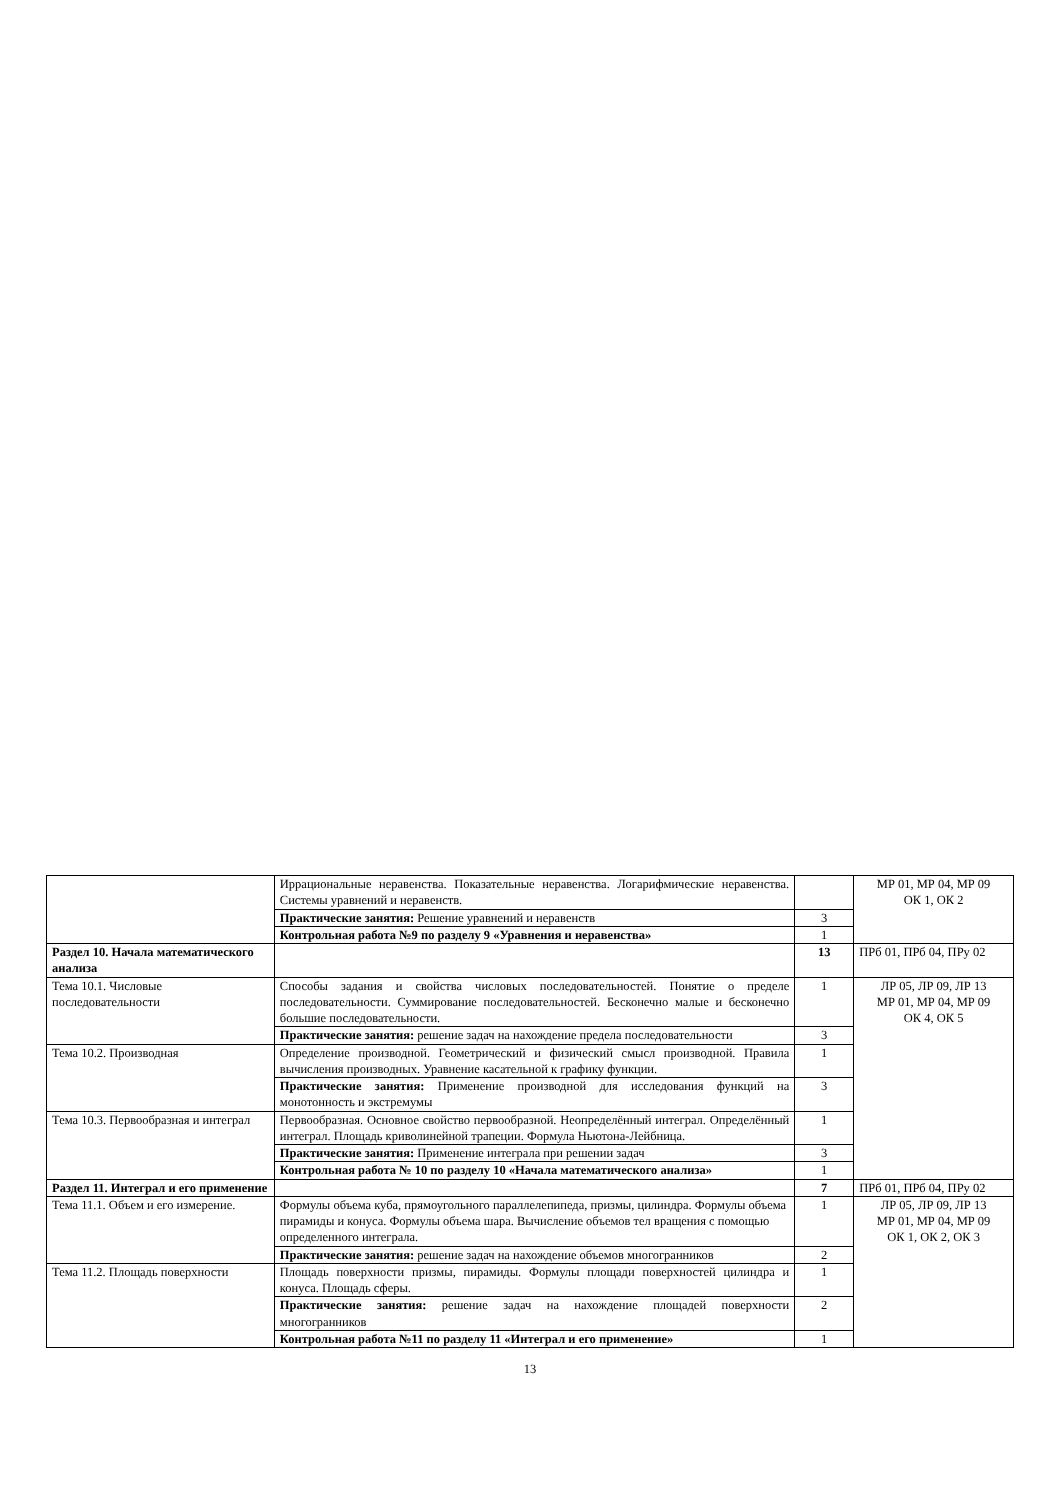| | Иррациональные неравенства. Показательные неравенства. Логарифмические неравенства. Системы уравнений и неравенств. | | МР 01, МР 04, МР 09 ОК 1, ОК 2 |
| | Практические занятия: Решение уравнений и неравенств | 3 | |
| | Контрольная работа №9 по разделу 9 «Уравнения и неравенства» | 1 | |
| Раздел 10. Начала математического анализа | | 13 | ПРб 01, ПРб 04, ПРу 02 |
| Тема 10.1. Числовые последовательности | Способы задания и свойства числовых последовательностей. Понятие о пределе последовательности. Суммирование последовательностей. Бесконечно малые и бесконечно большие последовательности. | 1 | ЛР 05, ЛР 09, ЛР 13 МР 01, МР 04, МР 09 ОК 4, ОК 5 |
| | Практические занятия: решение задач на нахождение предела последовательности | 3 | |
| Тема 10.2. Производная | Определение производной. Геометрический и физический смысл производной. Правила вычисления производных. Уравнение касательной к графику функции. | 1 | |
| | Практические занятия: Применение производной для исследования функций на монотонность и экстремумы | 3 | |
| Тема 10.3. Первообразная и интеграл | Первообразная. Основное свойство первообразной. Неопределённый интеграл. Определённый интеграл. Площадь криволинейной трапеции. Формула Ньютона-Лейбница. | 1 | |
| | Практические занятия: Применение интеграла при решении задач | 3 | |
| | Контрольная работа № 10 по разделу 10 «Начала математического анализа» | 1 | |
| Раздел 11. Интеграл и его применение | | 7 | ПРб 01, ПРб 04, ПРу 02 |
| Тема 11.1. Объем и его измерение. | Формулы объема куба, прямоугольного параллелепипеда, призмы, цилиндра. Формулы объема пирамиды и конуса. Формулы объема шара. Вычисление объемов тел вращения с помощью определенного интеграла. | 1 | ЛР 05, ЛР 09, ЛР 13 МР 01, МР 04, МР 09 ОК 1, ОК 2, ОК 3 |
| | Практические занятия: решение задач на нахождение объемов многогранников | 2 | |
| Тема 11.2. Площадь поверхности | Площадь поверхности призмы, пирамиды. Формулы площади поверхностей цилиндра и конуса. Площадь сферы. | 1 | |
| | Практические занятия: решение задач на нахождение площадей поверхности многогранников | 2 | |
| | Контрольная работа №11 по разделу 11 «Интеграл и его применение» | 1 | |
13